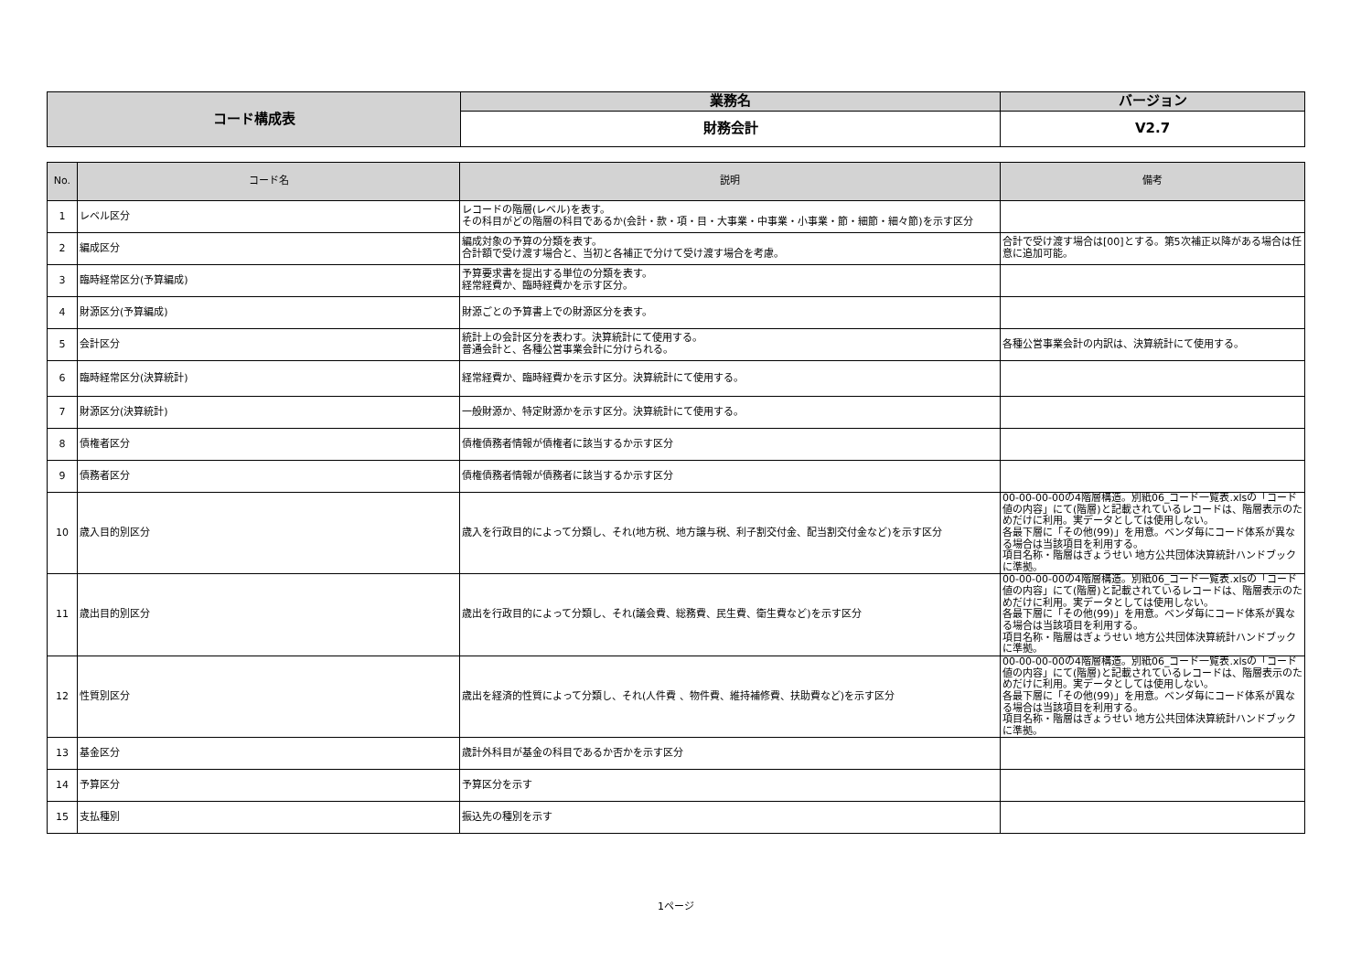| コード構成表 | 業務名 | バージョン |
| | 財務会計 | V2.7 |
| No. | コード名 | 説明 | 備考 |
| --- | --- | --- | --- |
| 1 | レベル区分 | レコードの階層(レベル)を表す。 その科目がどの階層の科目であるか(会計・款・項・目・大事業・中事業・小事業・節・細節・細々節)を示す区分 | |
| 2 | 編成区分 | 編成対象の予算の分類を表す。 合計額で受け渡す場合と、当初と各補正で分けて受け渡す場合を考慮。 | 合計で受け渡す場合は[00]とする。第5次補正以降がある場合は任意に追加可能。 |
| 3 | 臨時経常区分(予算編成) | 予算要求書を提出する単位の分類を表す。 経常経費か、臨時経費かを示す区分。 | |
| 4 | 財源区分(予算編成) | 財源ごとの予算書上での財源区分を表す。 | |
| 5 | 会計区分 | 統計上の会計区分を表わす。決算統計にて使用する。 普通会計と、各種公営事業会計に分けられる。 | 各種公営事業会計の内訳は、決算統計にて使用する。 |
| 6 | 臨時経常区分(決算統計) | 経常経費か、臨時経費かを示す区分。決算統計にて使用する。 | |
| 7 | 財源区分(決算統計) | 一般財源か、特定財源かを示す区分。決算統計にて使用する。 | |
| 8 | 債権者区分 | 債権債務者情報が債権者に該当するか示す区分 | |
| 9 | 債務者区分 | 債権債務者情報が債務者に該当するか示す区分 | |
| 10 | 歳入目的別区分 | 歳入を行政目的によって分類し、それ(地方税、地方譲与税、利子割交付金、配当割交付金など)を示す区分 | 00-00-00-00の4階層構造。別紙06_コード一覧表.xlsの「コード値の内容」にて(階層)と記載されているレコードは、階層表示のためだけに利用。実データとしては使用しない。 各最下層に「その他(99)」を用意。ベンダ毎にコード体系が異なる場合は当該項目を利用する。 項目名称・階層はぎょうせい 地方公共団体決算統計ハンドブックに準拠。 |
| 11 | 歳出目的別区分 | 歳出を行政目的によって分類し、それ(議会費、総務費、民生費、衛生費など)を示す区分 | 00-00-00-00の4階層構造。別紙06_コード一覧表.xlsの「コード値の内容」にて(階層)と記載されているレコードは、階層表示のためだけに利用。実データとしては使用しない。 各最下層に「その他(99)」を用意。ベンダ毎にコード体系が異なる場合は当該項目を利用する。 項目名称・階層はぎょうせい 地方公共団体決算統計ハンドブックに準拠。 |
| 12 | 性質別区分 | 歳出を経済的性質によって分類し、それ(人件費 、物件費、維持補修費、扶助費など)を示す区分 | 00-00-00-00の4階層構造。別紙06_コード一覧表.xlsの「コード値の内容」にて(階層)と記載されているレコードは、階層表示のためだけに利用。実データとしては使用しない。 各最下層に「その他(99)」を用意。ベンダ毎にコード体系が異なる場合は当該項目を利用する。 項目名称・階層はぎょうせい 地方公共団体決算統計ハンドブックに準拠。 |
| 13 | 基金区分 | 歳計外科目が基金の科目であるか否かを示す区分 | |
| 14 | 予算区分 | 予算区分を示す | |
| 15 | 支払種別 | 振込先の種別を示す | |
1ページ